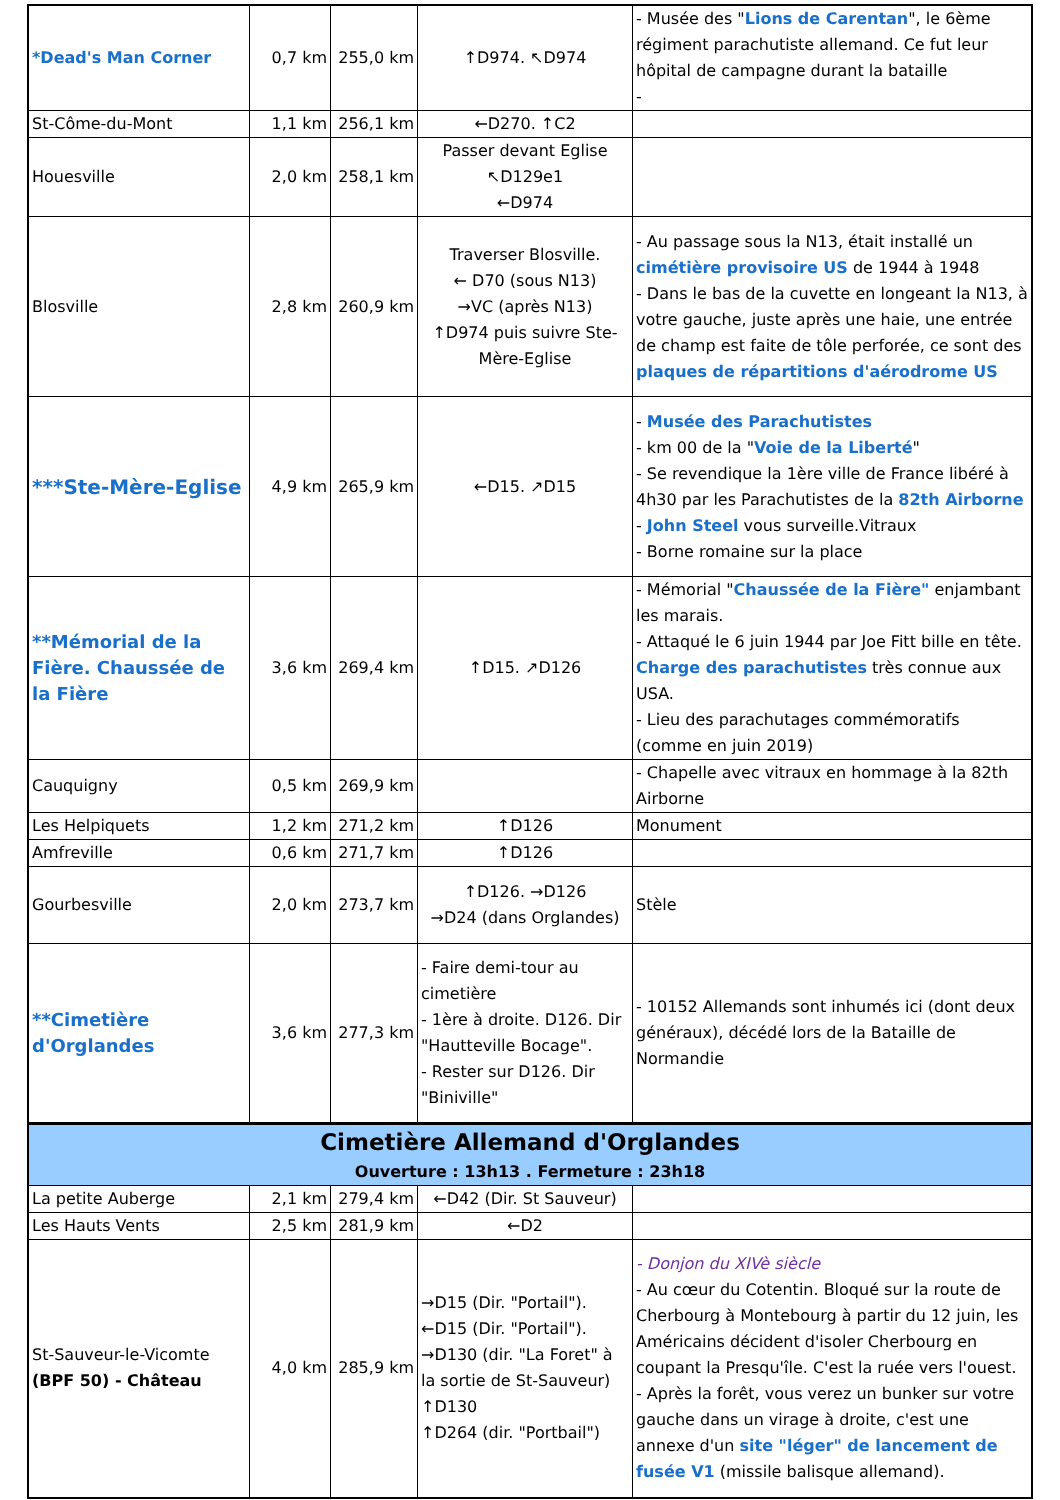| *Dead's Man Corner | 0,7 km | 255,0 km | ↑D974. ↖D974 | - Musée des " Lions de Carentan ", le 6ème régiment parachutiste allemand. Ce fut leur hôpital de campagne durant la bataille - |
| St-Côme-du-Mont | 1,1 km | 256,1 km | ←D270. ↑C2 | |
| Houesville | 2,0 km | 258,1 km | Passer devant Eglise ↖D129e1 ←D974 | |
| Blosville | 2,8 km | 260,9 km | Traverser Blosville. ← D70 (sous N13) →VC (après N13) ↑D974 puis suivre Ste-Mère-Eglise | - Au passage sous la N13, était installé un cimétière provisoire US de 1944 à 1948 - Dans le bas de la cuvette en longeant la N13, à votre gauche, juste après une haie, une entrée de champ est faite de tôle perforée, ce sont des plaques de répartitions d'aérodrome US |
| ***Ste-Mère-Eglise | 4,9 km | 265,9 km | ←D15. ↗D15 | - Musée des Parachutistes - km 00 de la " Voie de la Liberté " - Se revendique la 1ère ville de France libéré à 4h30 par les Parachutistes de la 82th Airborne - John Steel vous surveille.Vitraux - Borne romaine sur la place |
| **Mémorial de la Fière. Chaussée de la Fière | 3,6 km | 269,4 km | ↑D15. ↗D126 | - Mémorial " Chaussée de la Fière" enjambant les marais. - Attaqué le 6 juin 1944 par Joe Fitt bille en tête. Charge des parachutistes très connue aux USA. - Lieu des parachutages commémoratifs (comme en juin 2019) |
| Cauquigny | 0,5 km | 269,9 km | | - Chapelle avec vitraux en hommage à la 82th Airborne |
| Les Helpiquets | 1,2 km | 271,2 km | ↑D126 | Monument |
| Amfreville | 0,6 km | 271,7 km | ↑D126 | |
| Gourbesville | 2,0 km | 273,7 km | ↑D126. →D126 →D24 (dans Orglandes) | Stèle |
| **Cimetière d'Orglandes | 3,6 km | 277,3 km | - Faire demi-tour au cimetière - 1ère à droite. D126. Dir "Hautteville Bocage". - Rester sur D126. Dir "Biniville" | - 10152 Allemands sont inhumés ici (dont deux généraux), décédé lors de la Bataille de Normandie |
| Cimetière Allemand d'Orglandes Ouverture : 13h13 . Fermeture : 23h18 | | | | |
| La petite Auberge | 2,1 km | 279,4 km | ←D42 (Dir. St Sauveur) | |
| Les Hauts Vents | 2,5 km | 281,9 km | ←D2 | |
| St-Sauveur-le-Vicomte (BPF 50) - Château | 4,0 km | 285,9 km | →D15 (Dir. "Portail"). ←D15 (Dir. "Portail"). →D130 (dir. "La Foret" à la sortie de St-Sauveur) ↑D130 ↑D264 (dir. "Portbail") | - Donjon du XIVè siècle - Au cœur du Cotentin. Bloqué sur la route de Cherbourg à Montebourg à partir du 12 juin, les Américains décident d'isoler Cherbourg en coupant la Presqu'île. C'est la ruée vers l'ouest. - Après la forêt, vous verez un bunker sur votre gauche dans un virage à droite, c'est une annexe d'un site "léger" de lancement de fusée V1 (missile balisque allemand). |